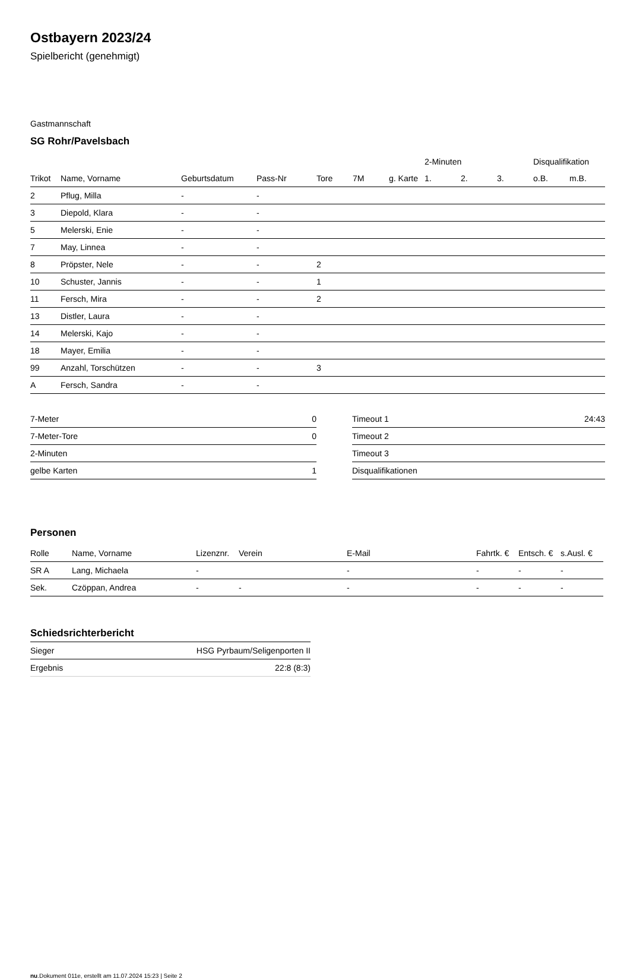Ostbayern 2023/24
Spielbericht (genehmigt)
Gastmannschaft
SG Rohr/Pavelsbach
| | | | | | | | 2-Minuten | | | Disqualifikation | |
| --- | --- | --- | --- | --- | --- | --- | --- | --- | --- | --- | --- |
| Trikot | Name, Vorname | Geburtsdatum | Pass-Nr | Tore | 7M | g. Karte | 1. | 2. | 3. | o.B. | m.B. |
| 2 | Pflug, Milla | - | - | | | | | | | | |
| 3 | Diepold, Klara | - | - | | | | | | | | |
| 5 | Melerski, Enie | - | - | | | | | | | | |
| 7 | May, Linnea | - | - | | | | | | | | |
| 8 | Pröpster, Nele | - | - | 2 | | | | | | | |
| 10 | Schuster, Jannis | - | - | 1 | | | | | | | |
| 11 | Fersch, Mira | - | - | 2 | | | | | | | |
| 13 | Distler, Laura | - | - | | | | | | | | |
| 14 | Melerski, Kajo | - | - | | | | | | | | |
| 18 | Mayer, Emilia | - | - | | | | | | | | |
| 99 | Anzahl, Torschützen | - | - | 3 | | | | | | | |
| A | Fersch, Sandra | - | - | | | | | | | | |
| 7-Meter | 0 |
| 7-Meter-Tore | 0 |
| 2-Minuten | |
| gelbe Karten | 1 |
| Timeout 1 | 24:43 |
| Timeout 2 | |
| Timeout 3 | |
| Disqualifikationen | |
Personen
| Rolle | Name, Vorname | Lizenznr. | Verein | E-Mail | Fahrtk. € | Entsch. € | s.Ausl. € |
| --- | --- | --- | --- | --- | --- | --- | --- |
| SR A | Lang, Michaela | - | | - | - | - | - |
| Sek. | Czöppan, Andrea | - | - | - | - | - | - |
Schiedsrichterbericht
| Sieger | HSG Pyrbaum/Seligenporten II |
| Ergebnis | 22:8 (8:3) |
nu.Dokument 011e, erstellt am 11.07.2024 15:23 | Seite 2